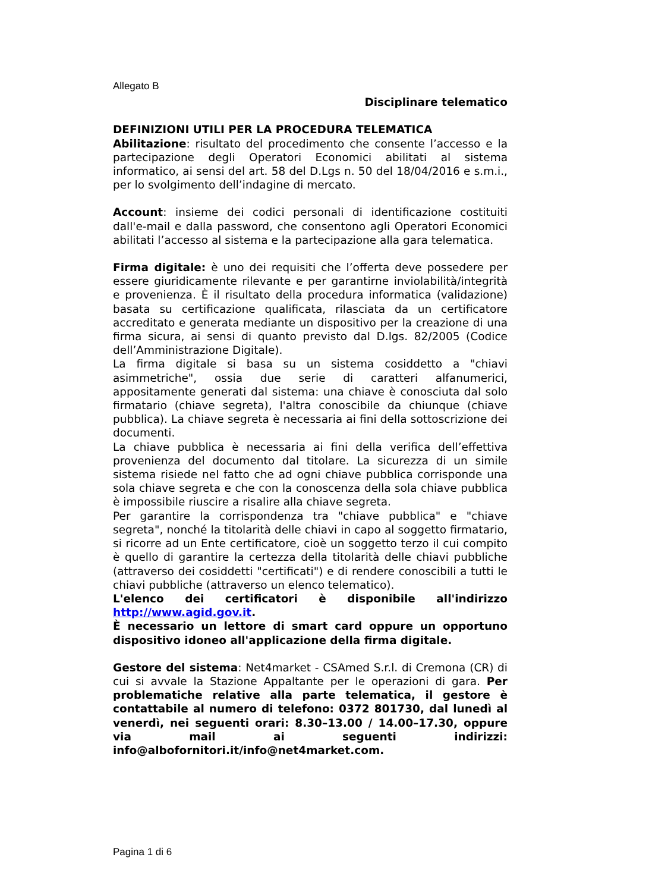Allegato B
Disciplinare telematico
DEFINIZIONI UTILI PER LA PROCEDURA TELEMATICA
Abilitazione: risultato del procedimento che consente l’accesso e la partecipazione degli Operatori Economici abilitati al sistema informatico, ai sensi del art. 58 del D.Lgs n. 50 del 18/04/2016 e s.m.i., per lo svolgimento dell’indagine di mercato.
Account: insieme dei codici personali di identificazione costituiti dall'e-mail e dalla password, che consentono agli Operatori Economici abilitati l’accesso al sistema e la partecipazione alla gara telematica.
Firma digitale: è uno dei requisiti che l’offerta deve possedere per essere giuridicamente rilevante e per garantirne inviolabilità/integrità e provenienza. È il risultato della procedura informatica (validazione) basata su certificazione qualificata, rilasciata da un certificatore accreditato e generata mediante un dispositivo per la creazione di una firma sicura, ai sensi di quanto previsto dal D.lgs. 82/2005 (Codice dell’Amministrazione Digitale).
La firma digitale si basa su un sistema cosiddetto a "chiavi asimmetriche", ossia due serie di caratteri alfanumerici, appositamente generati dal sistema: una chiave è conosciuta dal solo firmatario (chiave segreta), l'altra conoscibile da chiunque (chiave pubblica). La chiave segreta è necessaria ai fini della sottoscrizione dei documenti.
La chiave pubblica è necessaria ai fini della verifica dell’effettiva provenienza del documento dal titolare. La sicurezza di un simile sistema risiede nel fatto che ad ogni chiave pubblica corrisponde una sola chiave segreta e che con la conoscenza della sola chiave pubblica è impossibile riuscire a risalire alla chiave segreta.
Per garantire la corrispondenza tra "chiave pubblica" e "chiave segreta", nonché la titolarità delle chiavi in capo al soggetto firmatario, si ricorre ad un Ente certificatore, cioè un soggetto terzo il cui compito è quello di garantire la certezza della titolarità delle chiavi pubbliche (attraverso dei cosiddetti "certificati") e di rendere conoscibili a tutti le chiavi pubbliche (attraverso un elenco telematico).
L'elenco dei certificatori è disponibile all'indirizzo http://www.agid.gov.it.
È necessario un lettore di smart card oppure un opportuno dispositivo idoneo all'applicazione della firma digitale.
Gestore del sistema: Net4market - CSAmed S.r.l. di Cremona (CR) di cui si avvale la Stazione Appaltante per le operazioni di gara. Per problematiche relative alla parte telematica, il gestore è contattabile al numero di telefono: 0372 801730, dal lunedì al venerdì, nei seguenti orari: 8.30–13.00 / 14.00–17.30, oppure via mail ai seguenti indirizzi: info@albofornitori.it/info@net4market.com.
Pagina 1 di 6